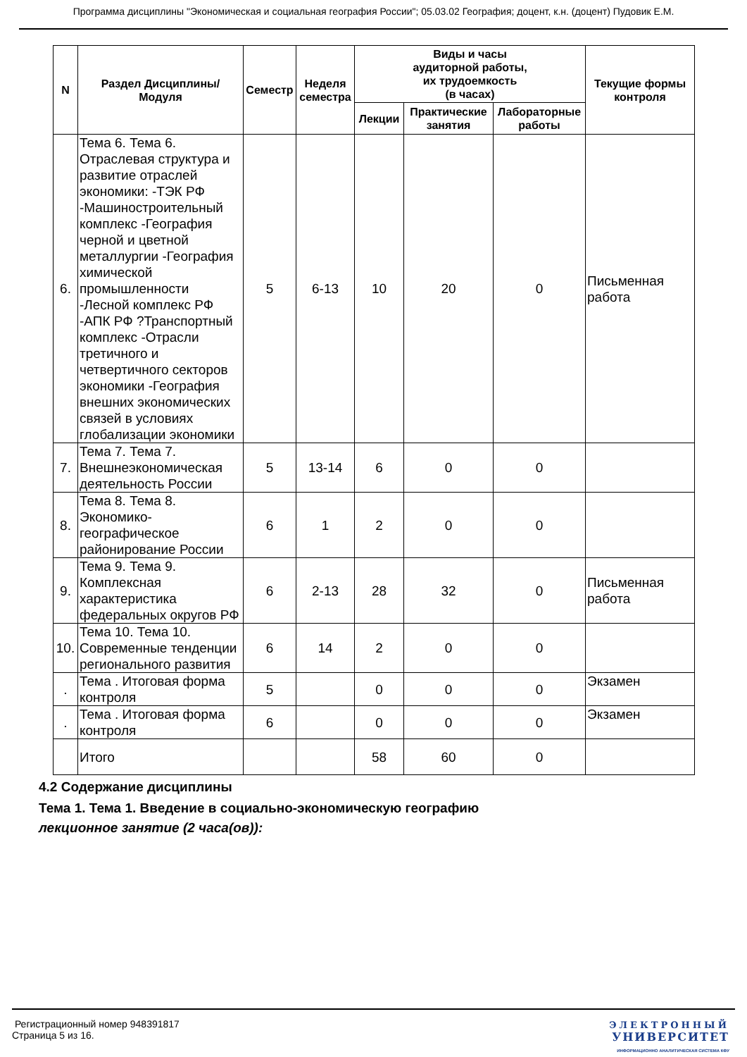Программа дисциплины "Экономическая и социальная география России"; 05.03.02 География; доцент, к.н. (доцент) Пудовик Е.М.
| N | Раздел Дисциплины/ Модуля | Семестр | Неделя семестра | Виды и часы аудиторной работы, их трудоемкость (в часах) | | | Текущие формы контроля |
| --- | --- | --- | --- | --- | --- | --- | --- |
| | | | | Лекции | Практические занятия | Лабораторные работы | |
| 6. | Тема 6. Тема 6. Отраслевая структура и развитие отраслей экономики: -ТЭК РФ -Машиностроительный комплекс -География черной и цветной металлургии -География химической промышленности -Лесной комплекс РФ -АПК РФ ?Транспортный комплекс -Отрасли третичного и четвертичного секторов экономики -География внешних экономических связей в условиях глобализации экономики | 5 | 6-13 | 10 | 20 | 0 | Письменная работа |
| 7. | Тема 7. Тема 7. Внешнеэкономическая деятельность России | 5 | 13-14 | 6 | 0 | 0 | |
| 8. | Тема 8. Тема 8. Экономико-географическое районирование России | 6 | 1 | 2 | 0 | 0 | |
| 9. | Тема 9. Тема 9. Комплексная характеристика федеральных округов РФ | 6 | 2-13 | 28 | 32 | 0 | Письменная работа |
| 10. | Тема 10. Тема 10. Современные тенденции регионального развития | 6 | 14 | 2 | 0 | 0 | |
| . | Тема . Итоговая форма контроля | 5 | | 0 | 0 | 0 | Экзамен |
| . | Тема . Итоговая форма контроля | 6 | | 0 | 0 | 0 | Экзамен |
| | Итого | | | 58 | 60 | 0 | |
4.2 Содержание дисциплины
Тема 1. Тема 1. Введение в социально-экономическую географию
лекционное занятие (2 часа(ов)):
Регистрационный номер 948391817
Страница 5 из 16.
ЭЛЕКТРОННЫЙ
УНИВЕРСИТЕТ
ИНФОРМАЦИОННО АНАЛИТИЧЕСКАЯ СИСТЕМА КФУ